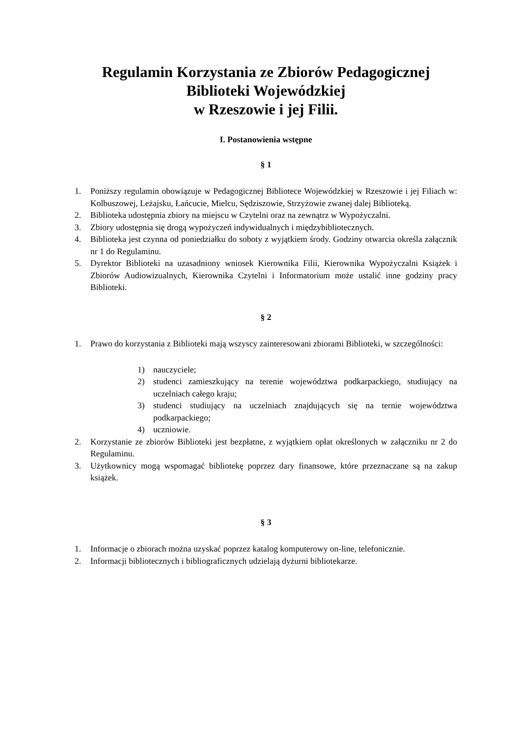Regulamin Korzystania ze Zbiorów Pedagogicznej
Biblioteki Wojewódzkiej
w Rzeszowie i jej Filii.
I. Postanowienia wstępne
§ 1
1. Poniższy regulamin obowiązuje w Pedagogicznej Bibliotece Wojewódzkiej w Rzeszowie i jej Filiach w: Kolbuszowej, Leżajsku, Łańcucie, Mielcu, Sędziszowie, Strzyżowie zwanej dalej Biblioteką.
2. Biblioteka udostępnia zbiory na miejscu w Czytelni oraz na zewnątrz w Wypożyczalni.
3. Zbiory udostępnia się drogą wypożyczeń indywidualnych i międzybibliotecznych.
4. Biblioteka jest czynna od poniedziałku do soboty z wyjątkiem środy. Godziny otwarcia określa załącznik nr 1 do Regulaminu.
5. Dyrektor Biblioteki na uzasadniony wniosek Kierownika Filii, Kierownika Wypożyczalni Książek i Zbiorów Audiowizualnych, Kierownika Czytelni i Informatorium może ustalić inne godziny pracy Biblioteki.
§ 2
1. Prawo do korzystania z Biblioteki mają wszyscy zainteresowani zbiorami Biblioteki, w szczególności:
1) nauczyciele;
2) studenci zamieszkujący na terenie województwa podkarpackiego, studiujący na uczelniach całego kraju;
3) studenci studiujący na uczelniach znajdujących się na ternie województwa podkarpackiego;
4) uczniowie.
2. Korzystanie ze zbiorów Biblioteki jest bezpłatne, z wyjątkiem opłat określonych w załączniku nr 2 do Regulaminu.
3. Użytkownicy mogą wspomagać bibliotekę poprzez dary finansowe, które przeznaczane są na zakup książek.
§ 3
1. Informacje o zbiorach można uzyskać poprzez katalog komputerowy on-line, telefonicznie.
2. Informacji bibliotecznych i bibliograficznych udzielają dyżurni bibliotekarze.